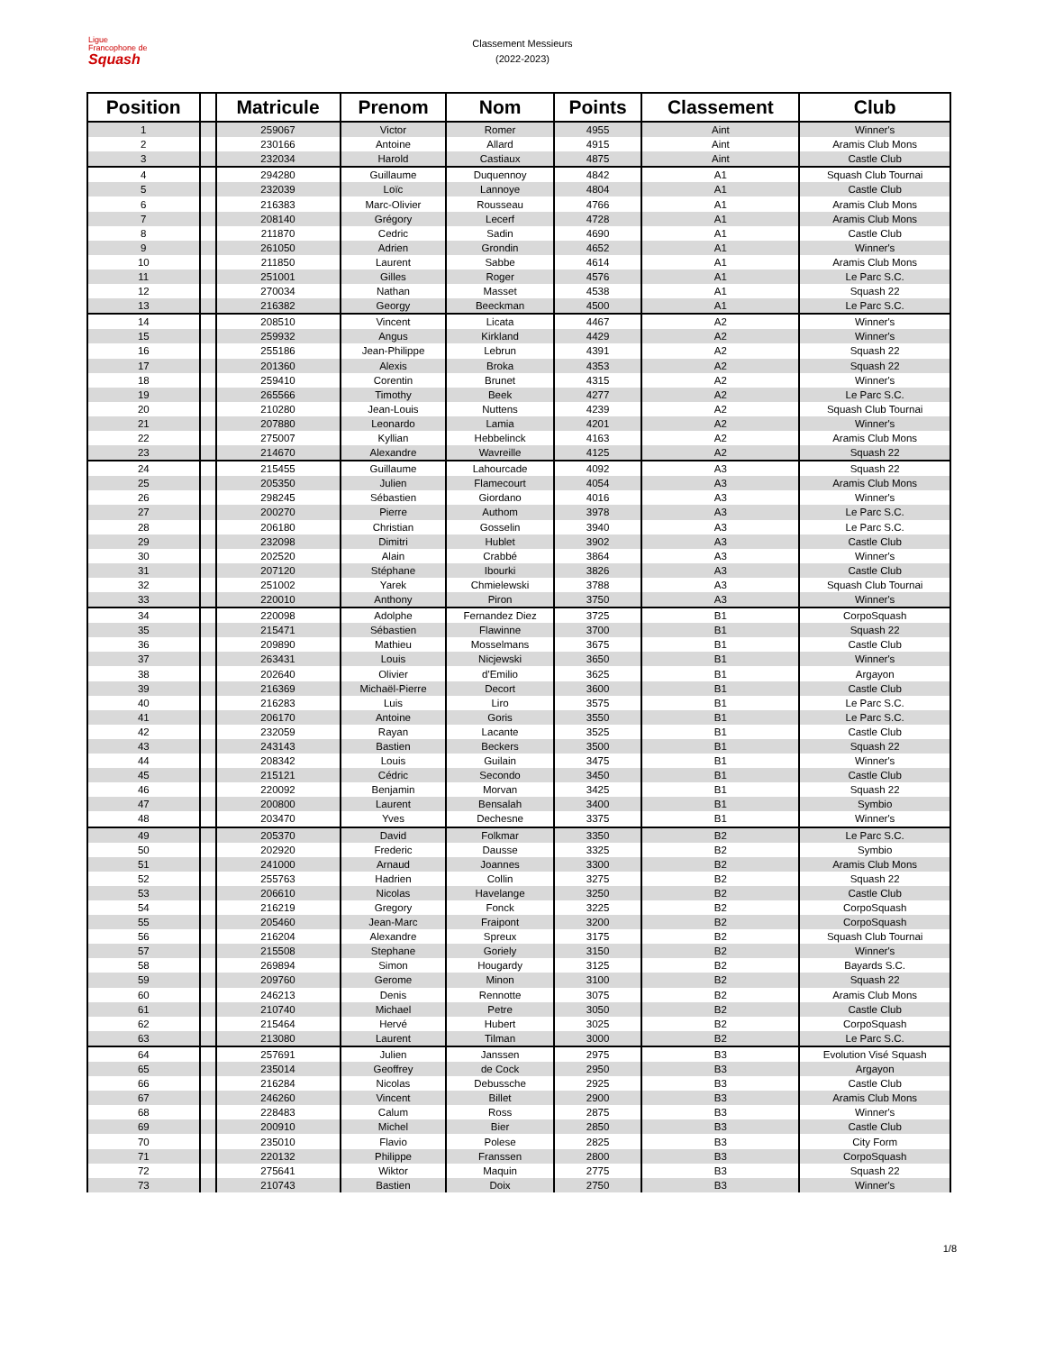Ligue
Francophone de
Squash
Classement Messieurs
(2022-2023)
| Position | | Matricule | Prenom | Nom | Points | Classement | Club |
| --- | --- | --- | --- | --- | --- | --- | --- |
| 1 | | 259067 | Victor | Romer | 4955 | Aint | Winner's |
| 2 | | 230166 | Antoine | Allard | 4915 | Aint | Aramis Club Mons |
| 3 | | 232034 | Harold | Castiaux | 4875 | Aint | Castle Club |
| 4 | | 294280 | Guillaume | Duquennoy | 4842 | A1 | Squash Club Tournai |
| 5 | | 232039 | Loïc | Lannoye | 4804 | A1 | Castle Club |
| 6 | | 216383 | Marc-Olivier | Rousseau | 4766 | A1 | Aramis Club Mons |
| 7 | | 208140 | Grégory | Lecerf | 4728 | A1 | Aramis Club Mons |
| 8 | | 211870 | Cedric | Sadin | 4690 | A1 | Castle Club |
| 9 | | 261050 | Adrien | Grondin | 4652 | A1 | Winner's |
| 10 | | 211850 | Laurent | Sabbe | 4614 | A1 | Aramis Club Mons |
| 11 | | 251001 | Gilles | Roger | 4576 | A1 | Le Parc S.C. |
| 12 | | 270034 | Nathan | Masset | 4538 | A1 | Squash 22 |
| 13 | | 216382 | Georgy | Beeckman | 4500 | A1 | Le Parc S.C. |
| 14 | | 208510 | Vincent | Licata | 4467 | A2 | Winner's |
| 15 | | 259932 | Angus | Kirkland | 4429 | A2 | Winner's |
| 16 | | 255186 | Jean-Philippe | Lebrun | 4391 | A2 | Squash 22 |
| 17 | | 201360 | Alexis | Broka | 4353 | A2 | Squash 22 |
| 18 | | 259410 | Corentin | Brunet | 4315 | A2 | Winner's |
| 19 | | 265566 | Timothy | Beek | 4277 | A2 | Le Parc S.C. |
| 20 | | 210280 | Jean-Louis | Nuttens | 4239 | A2 | Squash Club Tournai |
| 21 | | 207880 | Leonardo | Lamia | 4201 | A2 | Winner's |
| 22 | | 275007 | Kyllian | Hebbelinck | 4163 | A2 | Aramis Club Mons |
| 23 | | 214670 | Alexandre | Wavreille | 4125 | A2 | Squash 22 |
| 24 | | 215455 | Guillaume | Lahourcade | 4092 | A3 | Squash 22 |
| 25 | | 205350 | Julien | Flamecourt | 4054 | A3 | Aramis Club Mons |
| 26 | | 298245 | Sébastien | Giordano | 4016 | A3 | Winner's |
| 27 | | 200270 | Pierre | Authom | 3978 | A3 | Le Parc S.C. |
| 28 | | 206180 | Christian | Gosselin | 3940 | A3 | Le Parc S.C. |
| 29 | | 232098 | Dimitri | Hublet | 3902 | A3 | Castle Club |
| 30 | | 202520 | Alain | Crabbé | 3864 | A3 | Winner's |
| 31 | | 207120 | Stéphane | Ibourki | 3826 | A3 | Castle Club |
| 32 | | 251002 | Yarek | Chmielewski | 3788 | A3 | Squash Club Tournai |
| 33 | | 220010 | Anthony | Piron | 3750 | A3 | Winner's |
| 34 | | 220098 | Adolphe | Fernandez Diez | 3725 | B1 | CorpoSquash |
| 35 | | 215471 | Sébastien | Flawinne | 3700 | B1 | Squash 22 |
| 36 | | 209890 | Mathieu | Mosselmans | 3675 | B1 | Castle Club |
| 37 | | 263431 | Louis | Nicjewski | 3650 | B1 | Winner's |
| 38 | | 202640 | Olivier | d'Emilio | 3625 | B1 | Argayon |
| 39 | | 216369 | Michaël-Pierre | Decort | 3600 | B1 | Castle Club |
| 40 | | 216283 | Luis | Liro | 3575 | B1 | Le Parc S.C. |
| 41 | | 206170 | Antoine | Goris | 3550 | B1 | Le Parc S.C. |
| 42 | | 232059 | Rayan | Lacante | 3525 | B1 | Castle Club |
| 43 | | 243143 | Bastien | Beckers | 3500 | B1 | Squash 22 |
| 44 | | 208342 | Louis | Guilain | 3475 | B1 | Winner's |
| 45 | | 215121 | Cédric | Secondo | 3450 | B1 | Castle Club |
| 46 | | 220092 | Benjamin | Morvan | 3425 | B1 | Squash 22 |
| 47 | | 200800 | Laurent | Bensalah | 3400 | B1 | Symbio |
| 48 | | 203470 | Yves | Dechesne | 3375 | B1 | Winner's |
| 49 | | 205370 | David | Folkmar | 3350 | B2 | Le Parc S.C. |
| 50 | | 202920 | Frederic | Dausse | 3325 | B2 | Symbio |
| 51 | | 241000 | Arnaud | Joannes | 3300 | B2 | Aramis Club Mons |
| 52 | | 255763 | Hadrien | Collin | 3275 | B2 | Squash 22 |
| 53 | | 206610 | Nicolas | Havelange | 3250 | B2 | Castle Club |
| 54 | | 216219 | Gregory | Fonck | 3225 | B2 | CorpoSquash |
| 55 | | 205460 | Jean-Marc | Fraipont | 3200 | B2 | CorpoSquash |
| 56 | | 216204 | Alexandre | Spreux | 3175 | B2 | Squash Club Tournai |
| 57 | | 215508 | Stephane | Goriely | 3150 | B2 | Winner's |
| 58 | | 269894 | Simon | Hougardy | 3125 | B2 | Bayards S.C. |
| 59 | | 209760 | Gerome | Minon | 3100 | B2 | Squash 22 |
| 60 | | 246213 | Denis | Rennotte | 3075 | B2 | Aramis Club Mons |
| 61 | | 210740 | Michael | Petre | 3050 | B2 | Castle Club |
| 62 | | 215464 | Hervé | Hubert | 3025 | B2 | CorpoSquash |
| 63 | | 213080 | Laurent | Tilman | 3000 | B2 | Le Parc S.C. |
| 64 | | 257691 | Julien | Janssen | 2975 | B3 | Evolution Visé Squash |
| 65 | | 235014 | Geoffrey | de Cock | 2950 | B3 | Argayon |
| 66 | | 216284 | Nicolas | Debussche | 2925 | B3 | Castle Club |
| 67 | | 246260 | Vincent | Billet | 2900 | B3 | Aramis Club Mons |
| 68 | | 228483 | Calum | Ross | 2875 | B3 | Winner's |
| 69 | | 200910 | Michel | Bier | 2850 | B3 | Castle Club |
| 70 | | 235010 | Flavio | Polese | 2825 | B3 | City Form |
| 71 | | 220132 | Philippe | Franssen | 2800 | B3 | CorpoSquash |
| 72 | | 275641 | Wiktor | Maquin | 2775 | B3 | Squash 22 |
| 73 | | 210743 | Bastien | Doix | 2750 | B3 | Winner's |
1/8